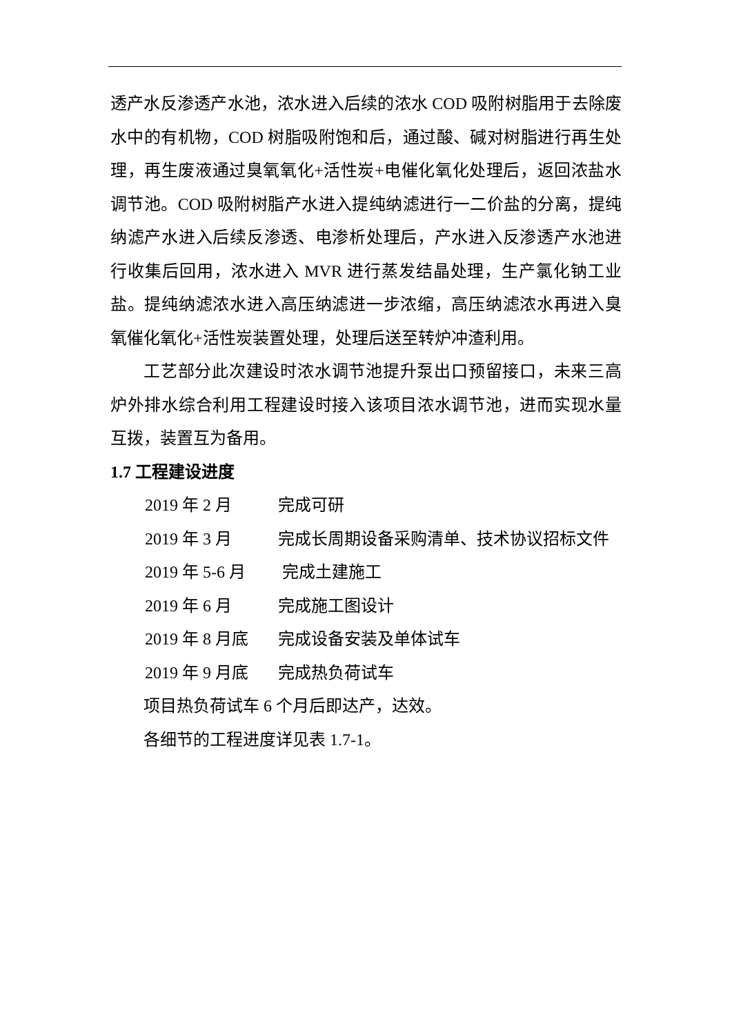透产水反渗透产水池，浓水进入后续的浓水 COD 吸附树脂用于去除废水中的有机物，COD 树脂吸附饱和后，通过酸、碱对树脂进行再生处理，再生废液通过臭氧氧化+活性炭+电催化氧化处理后，返回浓盐水调节池。COD 吸附树脂产水进入提纯纳滤进行一二价盐的分离，提纯纳滤产水进入后续反渗透、电渗析处理后，产水进入反渗透产水池进行收集后回用，浓水进入 MVR 进行蒸发结晶处理，生产氯化钠工业盐。提纯纳滤浓水进入高压纳滤进一步浓缩，高压纳滤浓水再进入臭氧催化氧化+活性炭装置处理，处理后送至转炉冲渣利用。
工艺部分此次建设时浓水调节池提升泵出口预留接口，未来三高炉外排水综合利用工程建设时接入该项目浓水调节池，进而实现水量互拨，装置互为备用。
1.7 工程建设进度
2019 年 2 月 完成可研
2019 年 3 月 完成长周期设备采购清单、技术协议招标文件
2019 年 5-6 月 完成土建施工
2019 年 6 月 完成施工图设计
2019 年 8 月底 完成设备安装及单体试车
2019 年 9 月底 完成热负荷试车
项目热负荷试车 6 个月后即达产，达效。
各细节的工程进度详见表 1.7-1。